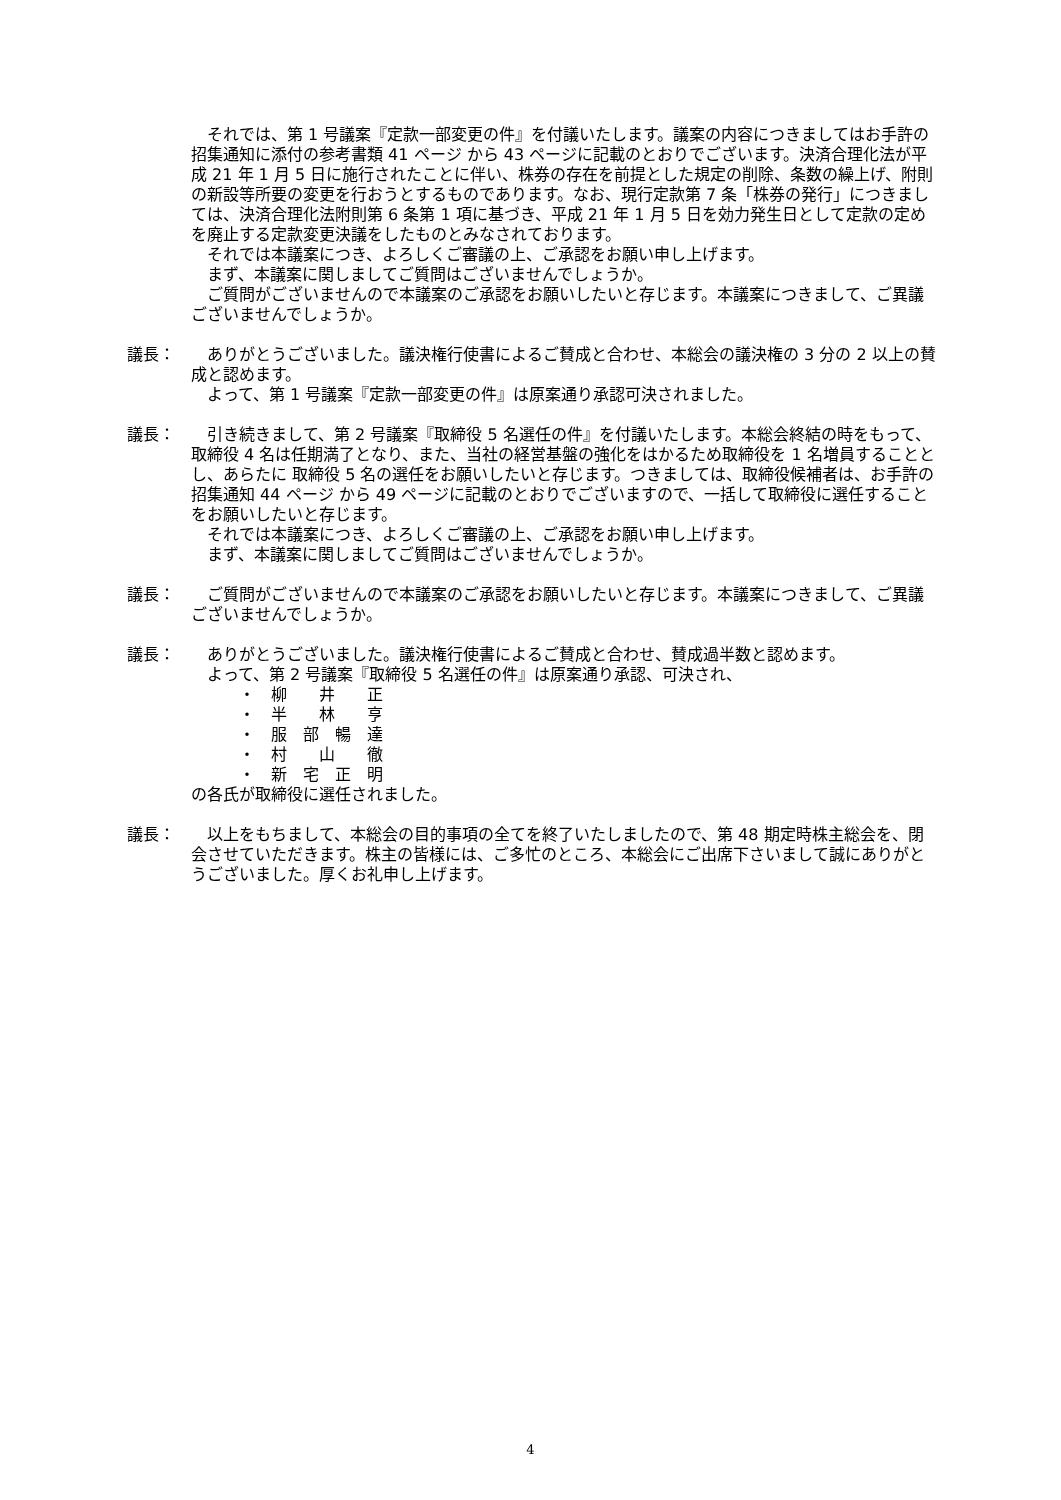それでは、第 1 号議案『定款一部変更の件』を付議いたします。議案の内容につきましてはお手許の招集通知に添付の参考書類 41 ページ から 43 ページに記載のとおりでございます。決済合理化法が平成 21 年 1 月 5 日に施行されたことに伴い、株券の存在を前提とした規定の削除、条数の繰上げ、附則の新設等所要の変更を行おうとするものであります。なお、現行定款第 7 条「株券の発行」につきましては、決済合理化法附則第 6 条第 1 項に基づき、平成 21 年 1 月 5 日を効力発生日として定款の定めを廃止する定款変更決議をしたものとみなされております。
　それでは本議案につき、よろしくご審議の上、ご承認をお願い申し上げます。
　まず、本議案に関しましてご質問はございませんでしょうか。
　ご質問がございませんので本議案のご承認をお願いしたいと存じます。本議案につきまして、ご異議ございませんでしょうか。
議長： 　ありがとうございました。議決権行使書によるご賛成と合わせ、本総会の議決権の 3 分の 2 以上の賛成と認めます。
　よって、第 1 号議案『定款一部変更の件』は原案通り承認可決されました。
議長： 　引き続きまして、第 2 号議案『取締役 5 名選任の件』を付議いたします。本総会終結の時をもって、取締役 4 名は任期満了となり、また、当社の経営基盤の強化をはかるため取締役を 1 名増員することとし、あらたに 取締役 5 名の選任をお願いしたいと存じます。つきましては、取締役候補者は、お手許の招集通知 44 ページ から 49 ページに記載のとおりでございますので、一括して取締役に選任することをお願いしたいと存じます。
　それでは本議案につき、よろしくご審議の上、ご承認をお願い申し上げます。
　まず、本議案に関しましてご質問はございませんでしょうか。
議長： 　ご質問がございませんので本議案のご承認をお願いしたいと存じます。本議案につきまして、ご異議ございませんでしょうか。
議長： 　ありがとうございました。議決権行使書によるご賛成と合わせ、賛成過半数と認めます。
　よって、第 2 号議案『取締役 5 名選任の件』は原案通り承認、可決され、
・　柳　　井　　正
・　半　　林　　亨
・　服　部　暢　達
・　村　　山　　徹
・　新　宅　正　明
の各氏が取締役に選任されました。
議長： 　以上をもちまして、本総会の目的事項の全てを終了いたしましたので、第 48 期定時株主総会を、閉会させていただきます。株主の皆様には、ご多忙のところ、本総会にご出席下さいまして誠にありがとうございました。厚くお礼申し上げます。
4